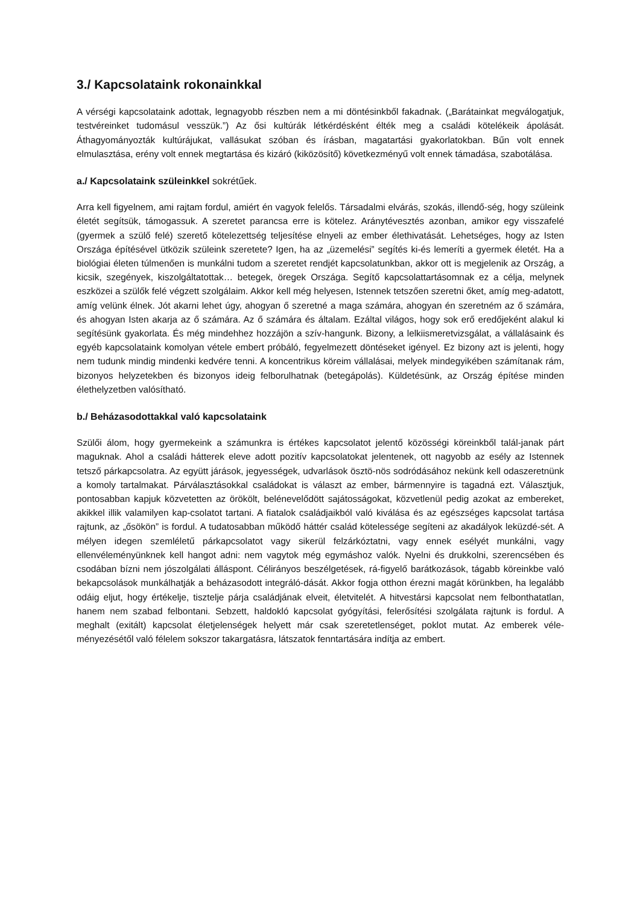3./ Kapcsolataink rokonainkkal
A vérségi kapcsolataink adottak, legnagyobb részben nem a mi döntésinkből fakadnak. („Barátainkat megválogatjuk, testvéreinket tudomásul vesszük.”) Az ősi kultúrák létkérdésként élték meg a családi kötelékeik ápolását. Áthagyományozták kultúrájukat, vallásukat szóban és írásban, magatartási gyakorlatokban. Bűn volt ennek elmulasztása, erény volt ennek megtartása és kizáró (kiközösítő) következményű volt ennek támadása, szabotálása.
a./ Kapcsolataink szüleinkkel sokrétűek.
Arra kell figyelnem, ami rajtam fordul, amiért én vagyok felelős. Társadalmi elvárás, szokás, illendő-ség, hogy szüleink életét segítsük, támogassuk. A szeretet parancsa erre is kötelez. Aránytévesztés azonban, amikor egy visszafelé (gyermek a szülő felé) szerető kötelezettség teljesítése elnyeli az ember élethivatását. Lehetséges, hogy az Isten Országa építésével ütközik szüleink szeretete? Igen, ha az „üzemelési” segítés ki-és lemeríti a gyermek életét. Ha a biológiai életen túlmenően is munkálni tudom a szeretet rendjét kapcsolatunkban, akkor ott is megjelenik az Ország, a kicsik, szegények, kiszolgáltatottak… betegek, öregek Országa. Segítő kapcsolattartásomnak ez a célja, melynek eszközei a szülők felé végzett szolgálaim. Akkor kell még helyesen, Istennek tetszően szeretni őket, amíg meg-adatott, amíg velünk élnek. Jót akarni lehet úgy, ahogyan ő szeretné a maga számára, ahogyan én szeretném az ő számára, és ahogyan Isten akarja az ő számára. Az ő számára és általam. Ezáltal világos, hogy sok erő eredőjeként alakul ki segítésünk gyakorlata. És még mindehhez hozzájön a szív-hangunk. Bizony, a lelkiismeretvizsgálat, a vállalásaink és egyéb kapcsolataink komolyan vétele embert próbáló, fegyelmezett döntéseket igényel. Ez bizony azt is jelenti, hogy nem tudunk mindig mindenki kedvére tenni. A koncentrikus köreim vállalásai, melyek mindegyikében számítanak rám, bizonyos helyzetekben és bizonyos ideig felborulhatnak (betegápolás). Küldetésünk, az Ország építése minden élethelyzetben valósítható.
b./ Beházasodottakkal való kapcsolataink
Szülői álom, hogy gyermekeink a számunkra is értékes kapcsolatot jelentő közösségi köreinkből talál-janak párt maguknak. Ahol a családi hátterek eleve adott pozitív kapcsolatokat jelentenek, ott nagyobb az esély az Istennek tetsző párkapcsolatra. Az együtt járások, jegyességek, udvarlások ösztö-nös sodródásához nekünk kell odaszeretnünk a komoly tartalmakat. Párválasztásokkal családokat is választ az ember, bármennyire is tagadná ezt. Választjuk, pontosabban kapjuk közvetetten az örökölt, belénevelődött sajátosságokat, közvetlenül pedig azokat az embereket, akikkel illik valamilyen kap-csolatot tartani. A fiatalok családjaikból való kiválása és az egészséges kapcsolat tartása rajtunk, az „ősökön” is fordul. A tudatosabban működő háttér család kötelessége segíteni az akadályok leküzdé-sét. A mélyen idegen szemléletű párkapcsolatot vagy sikerül felzárkóztatni, vagy ennek esélyét munkálni, vagy ellenvéleményünknek kell hangot adni: nem vagytok még egymáshoz valók. Nyelni és drukkolni, szerencsében és csodában bízni nem jószolgálati álláspont. Célirányos beszélgetések, rá-figyelő barátkozások, tágabb köreinkbe való bekapcsolások munkálhatják a beházasodott integráló-dását. Akkor fogja otthon érezni magát körünkben, ha legalább odáig eljut, hogy értékelje, tisztelje párja családjának elveit, életvitelét. A hitvestársi kapcsolat nem felbonthatatlan, hanem nem szabad felbontani. Sebzett, haldokló kapcsolat gyógyítási, felerősítési szolgálata rajtunk is fordul. A meghalt (exitált) kapcsolat életjelenségek helyett már csak szeretetlenséget, poklot mutat. Az emberek véle-ményezésétől való félelem sokszor takargatásra, látszatok fenntartására indítja az embert.